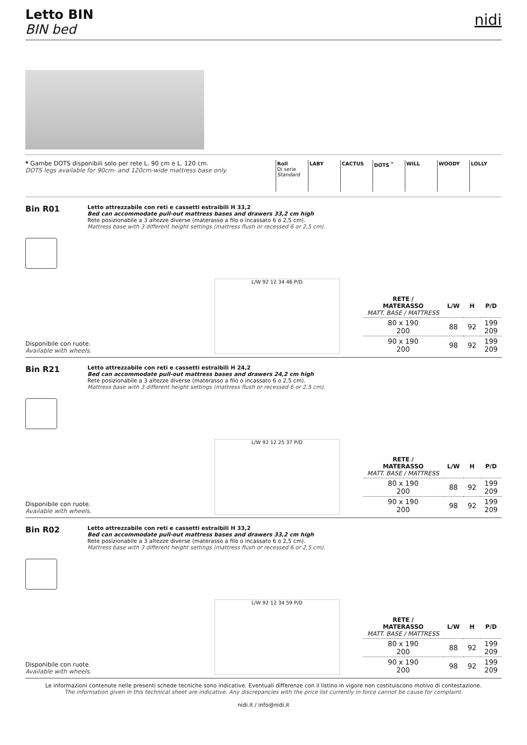Letto BIN
BIN bed
nidi
* Gambe DOTS disponibili solo per rete L. 90 cm e L. 120 cm.
DOTS legs available for 90cm- and 120cm-wide mattress base only.
| Roll Di serie Standard | LABY | CACTUS | DOTS <sup>*</sup> | WILL | WOODY | LOLLY |
Bin R01
Letto attrezzabile con reti e cassetti estraibili H 33,2
Bed can accommodate pull-out mattress bases and drawers 33,2 cm high
Rete posizionabile a 3 altezze diverse (materasso a filo o incassato 6 o 2,5 cm).
Mattress base with 3 different height settings (mattress flush or recessed 6 or 2,5 cm).
Disponibile con ruote.
Available with wheels.
L/W 92 12 34 46 P/D
| RETE / MATERASSO MATT. BASE / MATTRESS | L/W | H | P/D |
| --- | --- | --- | --- |
| 80 x 190 200 | 88 | 92 | 199 209 |
| 90 x 190 200 | 98 | 92 | 199 209 |
Bin R21
Letto attrezzabile con reti e cassetti estraibili H 24,2
Bed can accommodate pull-out mattress bases and drawers 24,2 cm high
Rete posizionabile a 3 altezze diverse (materasso a filo o incassato 6 o 2,5 cm).
Mattress base with 3 different height settings (mattress flush or recessed 6 or 2,5 cm).
Disponibile con ruote.
Available with wheels.
L/W 92 12 25 37 P/D
| RETE / MATERASSO MATT. BASE / MATTRESS | L/W | H | P/D |
| --- | --- | --- | --- |
| 80 x 190 200 | 88 | 92 | 199 209 |
| 90 x 190 200 | 98 | 92 | 199 209 |
Bin R02
Letto attrezzabile con reti e cassetti estraibili H 33,2
Bed can accommodate pull-out mattress bases and drawers 33,2 cm high
Rete posizionabile a 3 altezze diverse (materasso a filo o incassato 6 o 2,5 cm).
Mattress base with 3 different height settings (mattress flush or recessed 6 or 2,5 cm).
Disponibile con ruote.
Available with wheels.
L/W 92 12 34 59 P/D
| RETE / MATERASSO MATT. BASE / MATTRESS | L/W | H | P/D |
| --- | --- | --- | --- |
| 80 x 190 200 | 88 | 92 | 199 209 |
| 90 x 190 200 | 98 | 92 | 199 209 |
Le informazioni contenute nelle presenti schede tecniche sono indicative. Eventuali differenze con il listino in vigore non costituiscono motivo di contestazione.
The information given in this technical sheet are indicative. Any discrepancies with the price list currently in force cannot be cause for complaint.
nidi.it / info@nidi.it